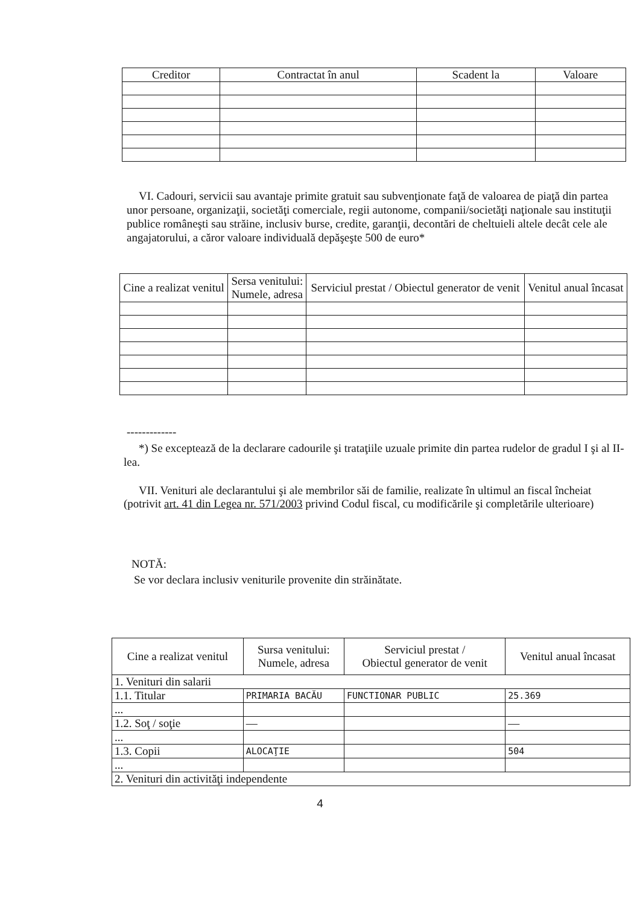| Creditor | Contractat în anul | Scadent la | Valoare |
| --- | --- | --- | --- |
VI. Cadouri, servicii sau avantaje primite gratuit sau subvenţionate faţă de valoarea de piaţă din partea unor persoane, organizaţii, societăţi comerciale, regii autonome, companii/societăţi naţionale sau instituţii publice româneşti sau străine, inclusiv burse, credite, garanţii, decontări de cheltuieli altele decât cele ale angajatorului, a căror valoare individuală depăşeşte 500 de euro*
| Cine a realizat venitul | Sersa venitului: Numele, adresa | Serviciul prestat / Obiectul generator de venit | Venitul anual încasat |
| --- | --- | --- | --- |
-------------
*) Se exceptează de la declarare cadourile şi trataţiile uzuale primite din partea rudelor de gradul I şi al II-lea.
VII. Venituri ale declarantului şi ale membrilor săi de familie, realizate în ultimul an fiscal încheiat (potrivit art. 41 din Legea nr. 571/2003 privind Codul fiscal, cu modificările şi completările ulterioare)
NOTĂ:
Se vor declara inclusiv veniturile provenite din străinătate.
| Cine a realizat venitul | Sursa venitului: Numele, adresa | Serviciul prestat / Obiectul generator de venit | Venitul anual încasat |
| --- | --- | --- | --- |
| 1. Venituri din salarii | | | |
| 1.1. Titular | PRIMARIA BACĂU | FUNCTIONAR PUBLIC | 25.369 |
| ... | | | |
| 1.2. Soţ / soţie | — | | — |
| ... | | | |
| 1.3. Copii | ALOCAŢIE | | 504 |
| ... | | | |
| 2. Venituri din activităţi independente | | | |
4